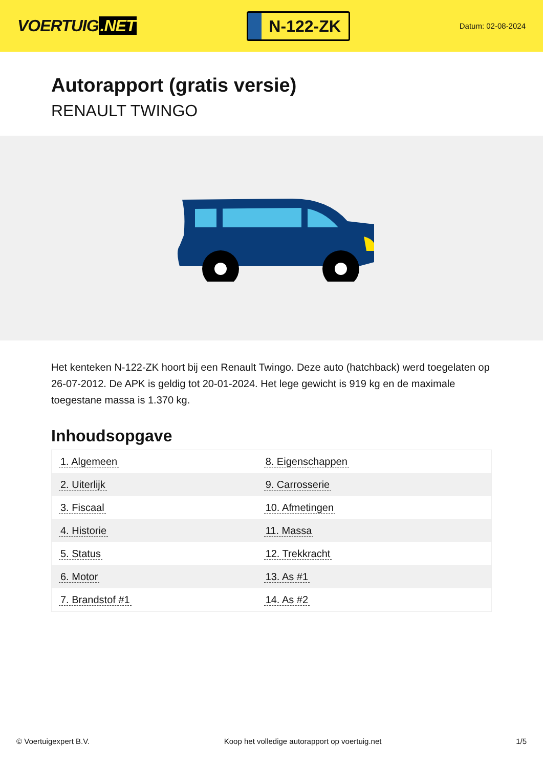VOERTUIG.NET
N-122-ZK
Datum: 02-08-2024
Autorapport (gratis versie)
RENAULT TWINGO
Het kenteken N-122-ZK hoort bij een Renault Twingo. Deze auto (hatchback) werd toegelaten op 26-07-2012. De APK is geldig tot 20-01-2024. Het lege gewicht is 919 kg en de maximale toegestane massa is 1.370 kg.
Inhoudsopgave
| 1. Algemeen | 8. Eigenschappen |
| 2. Uiterlijk | 9. Carrosserie |
| 3. Fiscaal | 10. Afmetingen |
| 4. Historie | 11. Massa |
| 5. Status | 12. Trekkracht |
| 6. Motor | 13. As #1 |
| 7. Brandstof #1 | 14. As #2 |
© Voertuigexpert B.V. Koop het volledige autorapport op voertuig.net 1/5